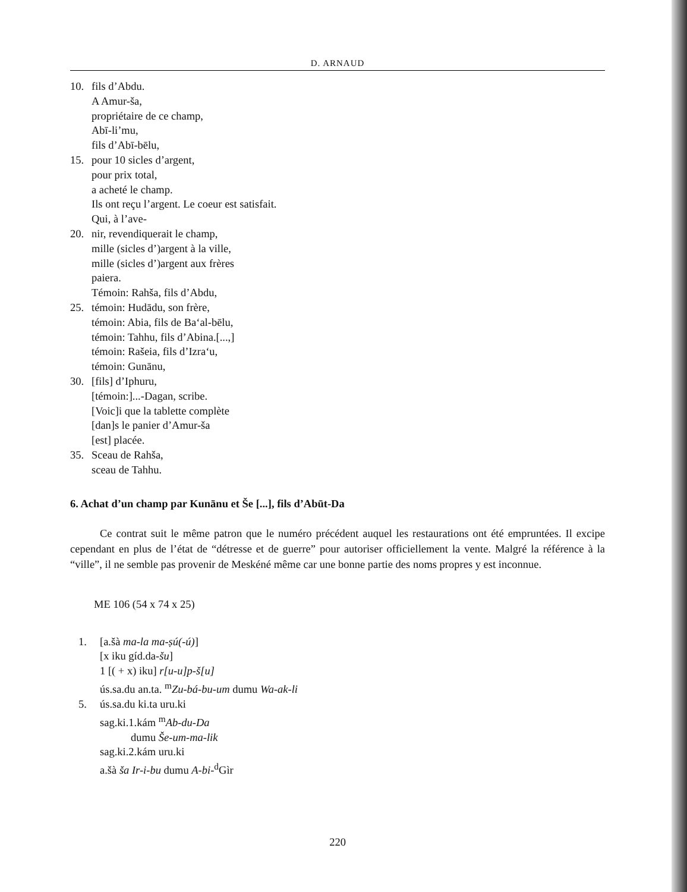D. ARNAUD
10. fils d’Abdu.
A Amur-šа,
propriétaire de ce champ,
Abī-li’mu,
fils d’Abī-bēlu,
15. pour 10 sicles d’argent,
pour prix total,
a acheté le champ.
Ils ont reçu l’argent. Le coeur est satisfait.
Qui, à l’ave-
20. nir, revendiquerait le champ,
mille (sicles d’)argent à la ville,
mille (sicles d’)argent aux frères
paiera.
Témoin: Rahša, fils d’Abdu,
25. témoin: Hudādu, son frère,
témoin: Abia, fils de Ba‘al-bēlu,
témoin: Tahhu, fils d’Abina.[...,]
témoin: Rašeia, fils d’Izra‘u,
témoin: Gunānu,
30. [fils] d’Iphuru,
[témoin:]...-Dagan, scribe.
[Voic]i que la tablette complète
[dan]s le panier d’Amur-ša
[est] placée.
35. Sceau de Rahša,
sceau de Tahhu.
6. Achat d’un champ par Kunānu et Še [...], fils d’Abūt-Da
Ce contrat suit le même patron que le numéro précédent auquel les restaurations ont été empruntées. Il excipe cependant en plus de l’état de “détresse et de guerre” pour autoriser officiellement la vente. Malgré la référence à la “ville”, il ne semble pas provenir de Meskéné même car une bonne partie des noms propres y est inconnue.
ME 106 (54 x 74 x 25)
1. [a.šà ma-la ma-ṣú(-ú)]
[x iku gíd.da-šu]
1 [( + x) iku] r[u-u]p-š[u]
ús.sa.du an.ta. <sup>m</sup>Zu-bá-bu-um dumu Wa-ak-li
5. ús.sa.du ki.ta uru.ki
sag.ki.1.kám <sup>m</sup>Ab-du-Da
dumu Še-um-ma-lik
sag.ki.2.kám uru.ki
a.šà ša Ir-i-bu dumu A-bi-<sup>d</sup>Gìr
220